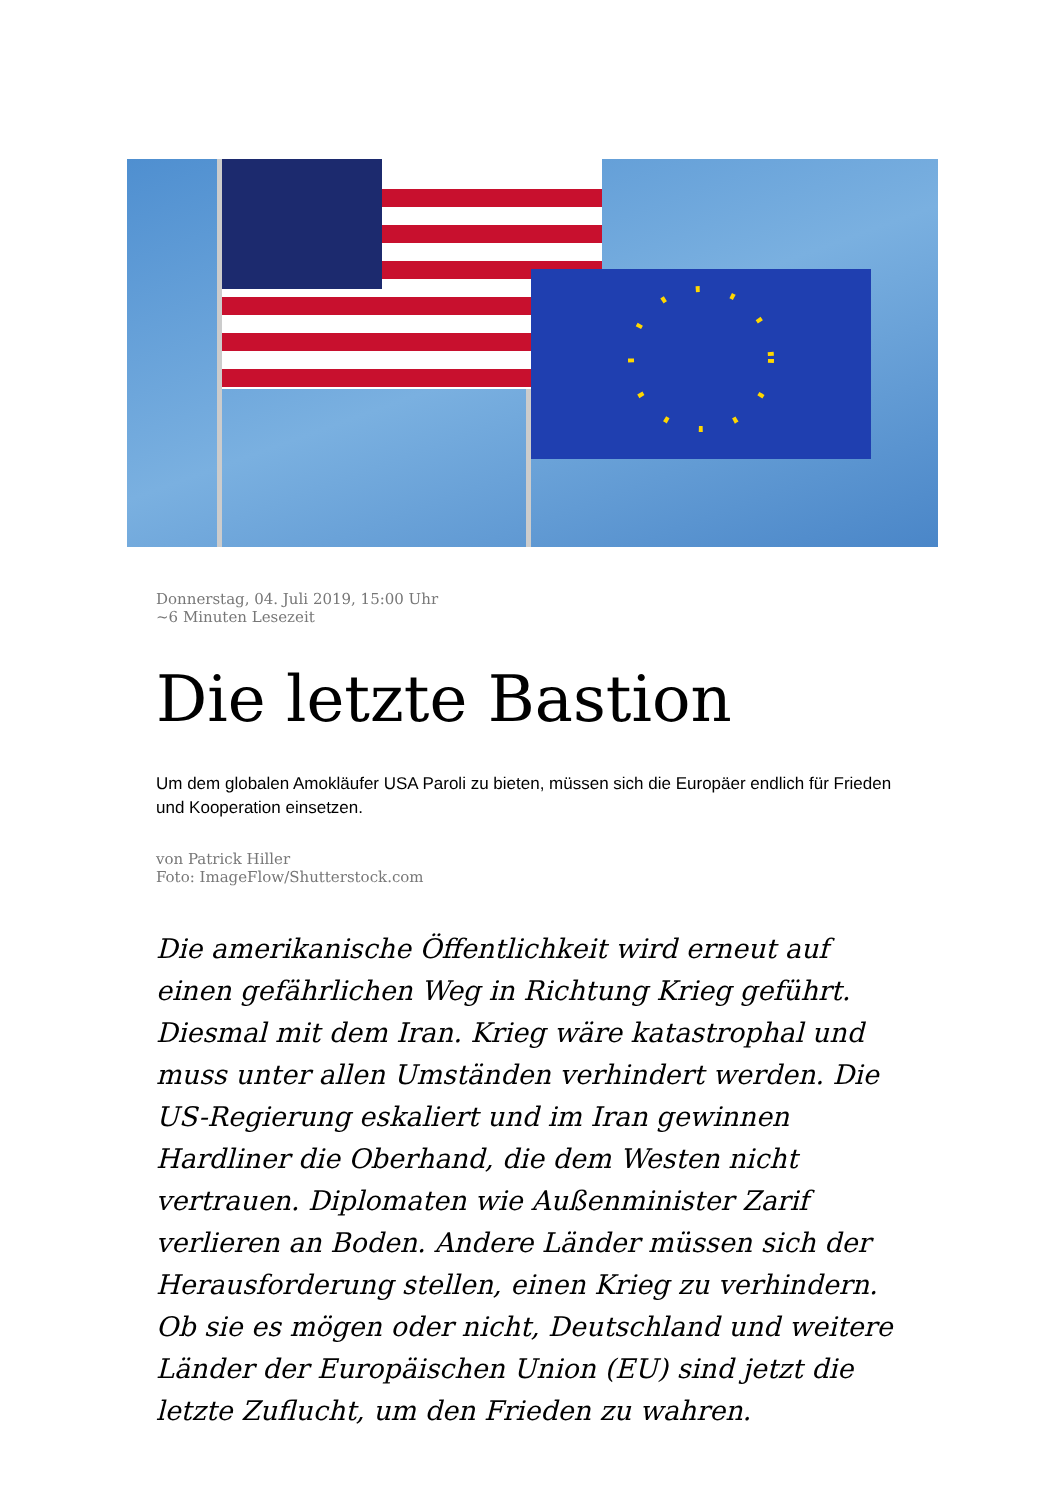Donnerstag, 04. Juli 2019, 15:00 Uhr
~6 Minuten Lesezeit
Die letzte Bastion
Um dem globalen Amokläufer USA Paroli zu bieten, müssen sich die Europäer endlich für Frieden und Kooperation einsetzen.
von Patrick Hiller
Foto: ImageFlow/Shutterstock.com
Die amerikanische Öffentlichkeit wird erneut auf einen gefährlichen Weg in Richtung Krieg geführt. Diesmal mit dem Iran. Krieg wäre katastrophal und muss unter allen Umständen verhindert werden. Die US-Regierung eskaliert und im Iran gewinnen Hardliner die Oberhand, die dem Westen nicht vertrauen. Diplomaten wie Außenminister Zarif verlieren an Boden. Andere Länder müssen sich der Herausforderung stellen, einen Krieg zu verhindern. Ob sie es mögen oder nicht, Deutschland und weitere Länder der Europäischen Union (EU) sind jetzt die letzte Zuflucht, um den Frieden zu wahren.